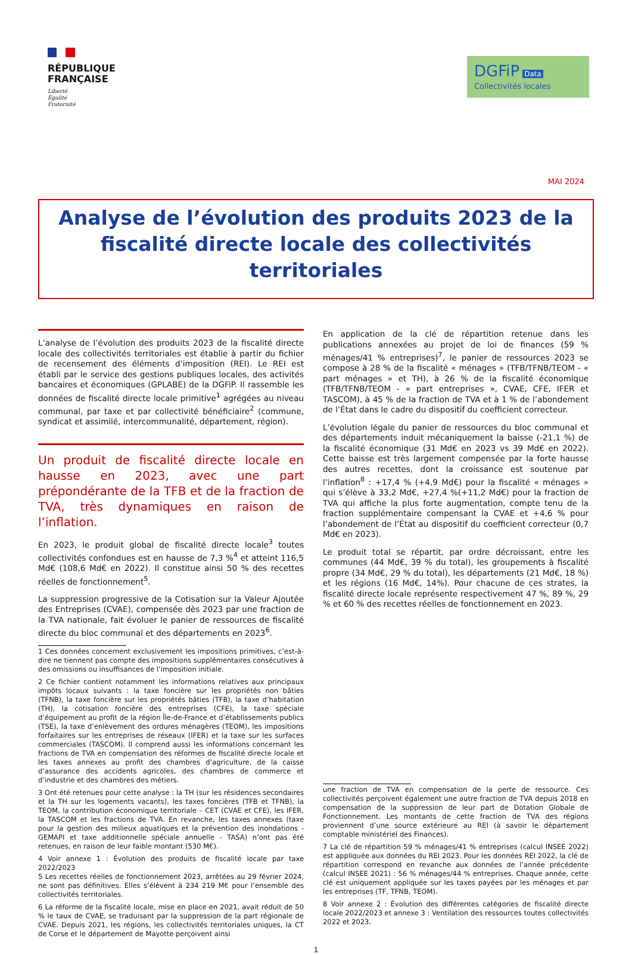RÉPUBLIQUE
FRANÇAISE
Liberté
Égalité
Fraternité
DGFiP Data
Collectivités locales
MAI 2024
Analyse de l’évolution des produits 2023 de la fiscalité directe locale des collectivités territoriales
L’analyse de l’évolution des produits 2023 de la fiscalité directe locale des collectivités territoriales est établie à partir du fichier de recensement des éléments d’imposition (REI). Le REI est établi par le service des gestions publiques locales, des activités bancaires et économiques (GPLABE) de la DGFiP. Il rassemble les données de fiscalité directe locale primitive<sup>1</sup> agrégées au niveau communal, par taxe et par collectivité bénéficiaire<sup>2</sup> (commune, syndicat et assimilé, intercommunalité, département, région).
Un produit de fiscalité directe locale en hausse en 2023, avec une part prépondérante de la TFB et de la fraction de TVA, très dynamiques en raison de l’inflation.
En 2023, le produit global de fiscalité directe locale<sup>3</sup> toutes collectivités confondues est en hausse de 7,3 %<sup>4</sup> et atteint 116,5 Md€ (108,6 Md€ en 2022). Il constitue ainsi 50 % des recettes réelles de fonctionnement<sup>5</sup>.
La suppression progressive de la Cotisation sur la Valeur Ajoutée des Entreprises (CVAE), compensée dès 2023 par une fraction de la TVA nationale, fait évoluer le panier de ressources de fiscalité directe du bloc communal et des départements en 2023<sup>6</sup>.
1 Ces données concernent exclusivement les impositions primitives, c’est-à-dire ne tiennent pas compte des impositions supplémentaires consécutives à des omissions ou insuffisances de l’imposition initiale.
2 Ce fichier contient notamment les informations relatives aux principaux impôts locaux suivants : la taxe foncière sur les propriétés non bâties (TFNB), la taxe foncière sur les propriétés bâties (TFB), la taxe d’habitation (TH), la cotisation foncière des entreprises (CFE), la taxe spéciale d’équipement au profit de la région Île-de-France et d’établissements publics (TSE), la taxe d’enlèvement des ordures ménagères (TEOM), les impositions forfaitaires sur les entreprises de réseaux (IFER) et la taxe sur les surfaces commerciales (TASCOM). Il comprend aussi les informations concernant les fractions de TVA en compensation des réformes de fiscalité directe locale et les taxes annexes au profit des chambres d’agriculture, de la caisse d’assurance des accidents agricoles, des chambres de commerce et d’industrie et des chambres des métiers.
3 Ont été retenues pour cette analyse : la TH (sur les résidences secondaires et la TH sur les logements vacants), les taxes foncières (TFB et TFNB), la TEOM, la contribution économique territoriale – CET (CVAE et CFE), les IFER, la TASCOM et les fractions de TVA. En revanche, les taxes annexes (taxe pour la gestion des milieux aquatiques et la prévention des inondations - GEMAPI et taxe additionnelle spéciale annuelle - TASA) n’ont pas été retenues, en raison de leur faible montant (530 M€).
4 Voir annexe 1 : Évolution des produits de fiscalité locale par taxe 2022/2023
5 Les recettes réelles de fonctionnement 2023, arrêtées au 29 février 2024, ne sont pas définitives. Elles s’élèvent à 234 219 M€ pour l’ensemble des collectivités territoriales.
6 La réforme de la fiscalité locale, mise en place en 2021, avait réduit de 50 % le taux de CVAE, se traduisant par la suppression de la part régionale de CVAE. Depuis 2021, les régions, les collectivités territoriales uniques, la CT de Corse et le département de Mayotte perçoivent ainsi
En application de la clé de répartition retenue dans les publications annexées au projet de loi de finances (59 % ménages/41 % entreprises)<sup>7</sup>, le panier de ressources 2023 se compose à 28 % de la fiscalité « ménages » (TFB/TFNB/TEOM - « part ménages » et TH), à 26 % de la fiscalité économique (TFB/TFNB/TEOM - « part entreprises », CVAE, CFE, IFER et TASCOM), à 45 % de la fraction de TVA et à 1 % de l’abondement de l’État dans le cadre du dispositif du coefficient correcteur.
L’évolution légale du panier de ressources du bloc communal et des départements induit mécaniquement la baisse (-21,1 %) de la fiscalité économique (31 Md€ en 2023 vs 39 Md€ en 2022). Cette baisse est très largement compensée par la forte hausse des autres recettes, dont la croissance est soutenue par l’inflation<sup>8</sup> : +17,4 % (+4,9 Md€) pour la fiscalité « ménages » qui s’élève à 33,2 Md€, +27,4 %(+11,2 Md€) pour la fraction de TVA qui affiche la plus forte augmentation, compte tenu de la fraction supplémentaire compensant la CVAE et +4,6 % pour l’abondement de l’État au dispositif du coefficient correcteur (0,7 Md€ en 2023).
Le produit total se répartit, par ordre décroissant, entre les communes (44 Md€, 39 % du total), les groupements à fiscalité propre (34 Md€, 29 % du total), les départements (21 Md€, 18 %) et les régions (16 Md€, 14%). Pour chacune de ces strates, la fiscalité directe locale représente respectivement 47 %, 89 %, 29 % et 60 % des recettes réelles de fonctionnement en 2023.
une fraction de TVA en compensation de la perte de ressource. Ces collectivités perçoivent également une autre fraction de TVA depuis 2018 en compensation de la suppression de leur part de Dotation Globale de Fonctionnement. Les montants de cette fraction de TVA des régions proviennent d’une source extérieure au REI (à savoir le département comptable ministériel des Finances).
7 La clé de répartition 59 % ménages/41 % entreprises (calcul INSEE 2022) est appliquée aux données du REI 2023. Pour les données REI 2022, la clé de répartition correspond en revanche aux données de l’année précédente (calcul INSEE 2021) : 56 % ménages/44 % entreprises. Chaque année, cette clé est uniquement appliquée sur les taxes payées par les ménages et par les entreprises (TF, TFNB, TEOM).
8 Voir annexe 2 : Évolution des différentes catégories de fiscalité directe locale 2022/2023 et annexe 3 : Ventilation des ressources toutes collectivités 2022 et 2023.
1